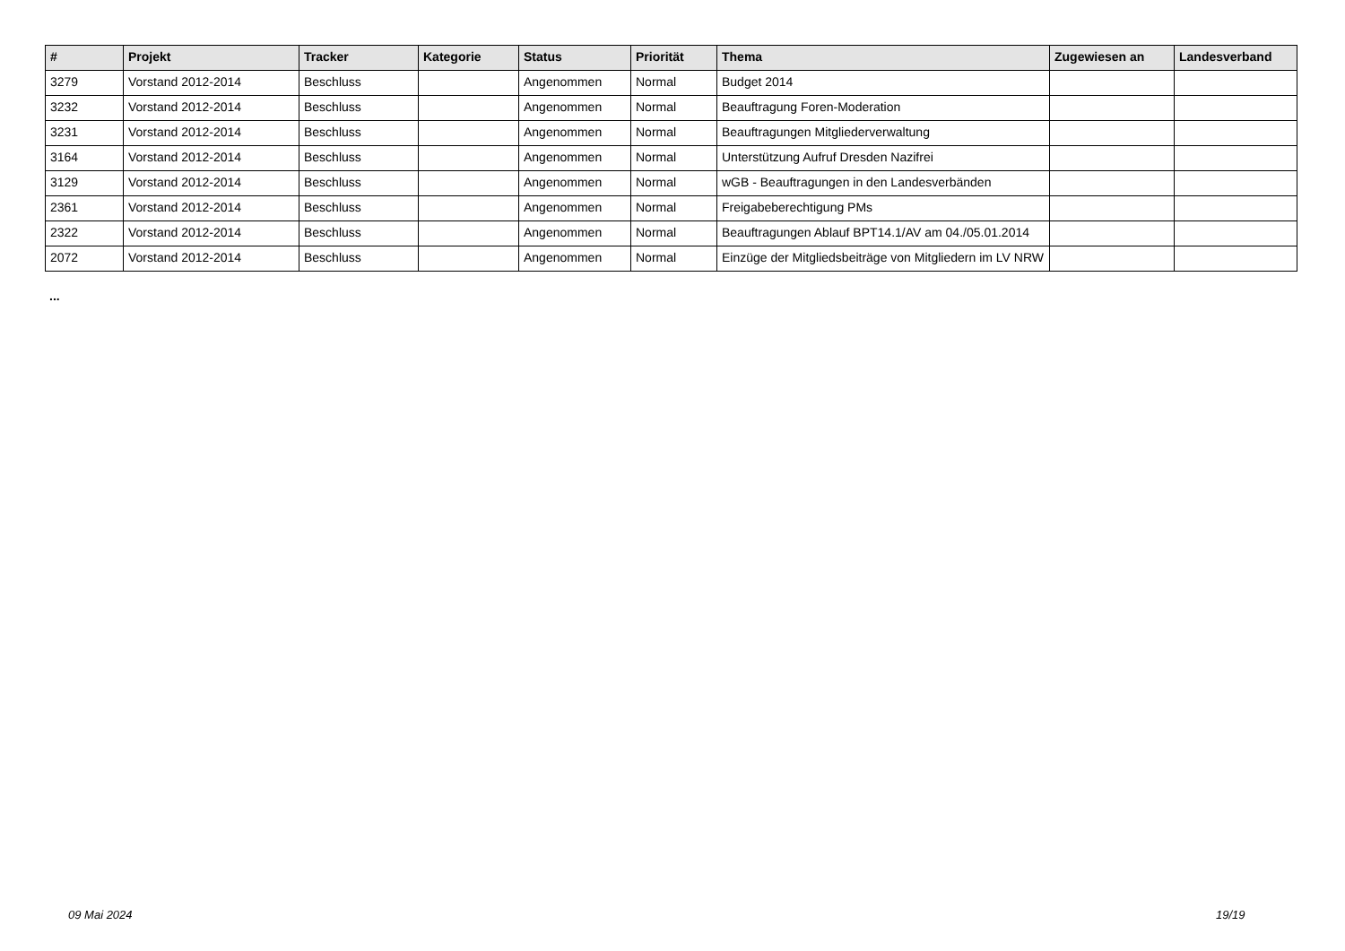| # | Projekt | Tracker | Kategorie | Status | Priorität | Thema | Zugewiesen an | Landesverband |
| --- | --- | --- | --- | --- | --- | --- | --- | --- |
| 3279 | Vorstand 2012-2014 | Beschluss | | Angenommen | Normal | Budget 2014 | | |
| 3232 | Vorstand 2012-2014 | Beschluss | | Angenommen | Normal | Beauftragung Foren-Moderation | | |
| 3231 | Vorstand 2012-2014 | Beschluss | | Angenommen | Normal | Beauftragungen Mitgliederverwaltung | | |
| 3164 | Vorstand 2012-2014 | Beschluss | | Angenommen | Normal | Unterstützung Aufruf Dresden Nazifrei | | |
| 3129 | Vorstand 2012-2014 | Beschluss | | Angenommen | Normal | wGB - Beauftragungen in den Landesverbänden | | |
| 2361 | Vorstand 2012-2014 | Beschluss | | Angenommen | Normal | Freigabeberechtigung PMs | | |
| 2322 | Vorstand 2012-2014 | Beschluss | | Angenommen | Normal | Beauftragungen Ablauf BPT14.1/AV am 04./05.01.2014 | | |
| 2072 | Vorstand 2012-2014 | Beschluss | | Angenommen | Normal | Einzüge der Mitgliedsbeiträge von Mitgliedern im LV NRW | | |
...
09 Mai 2024 19/19